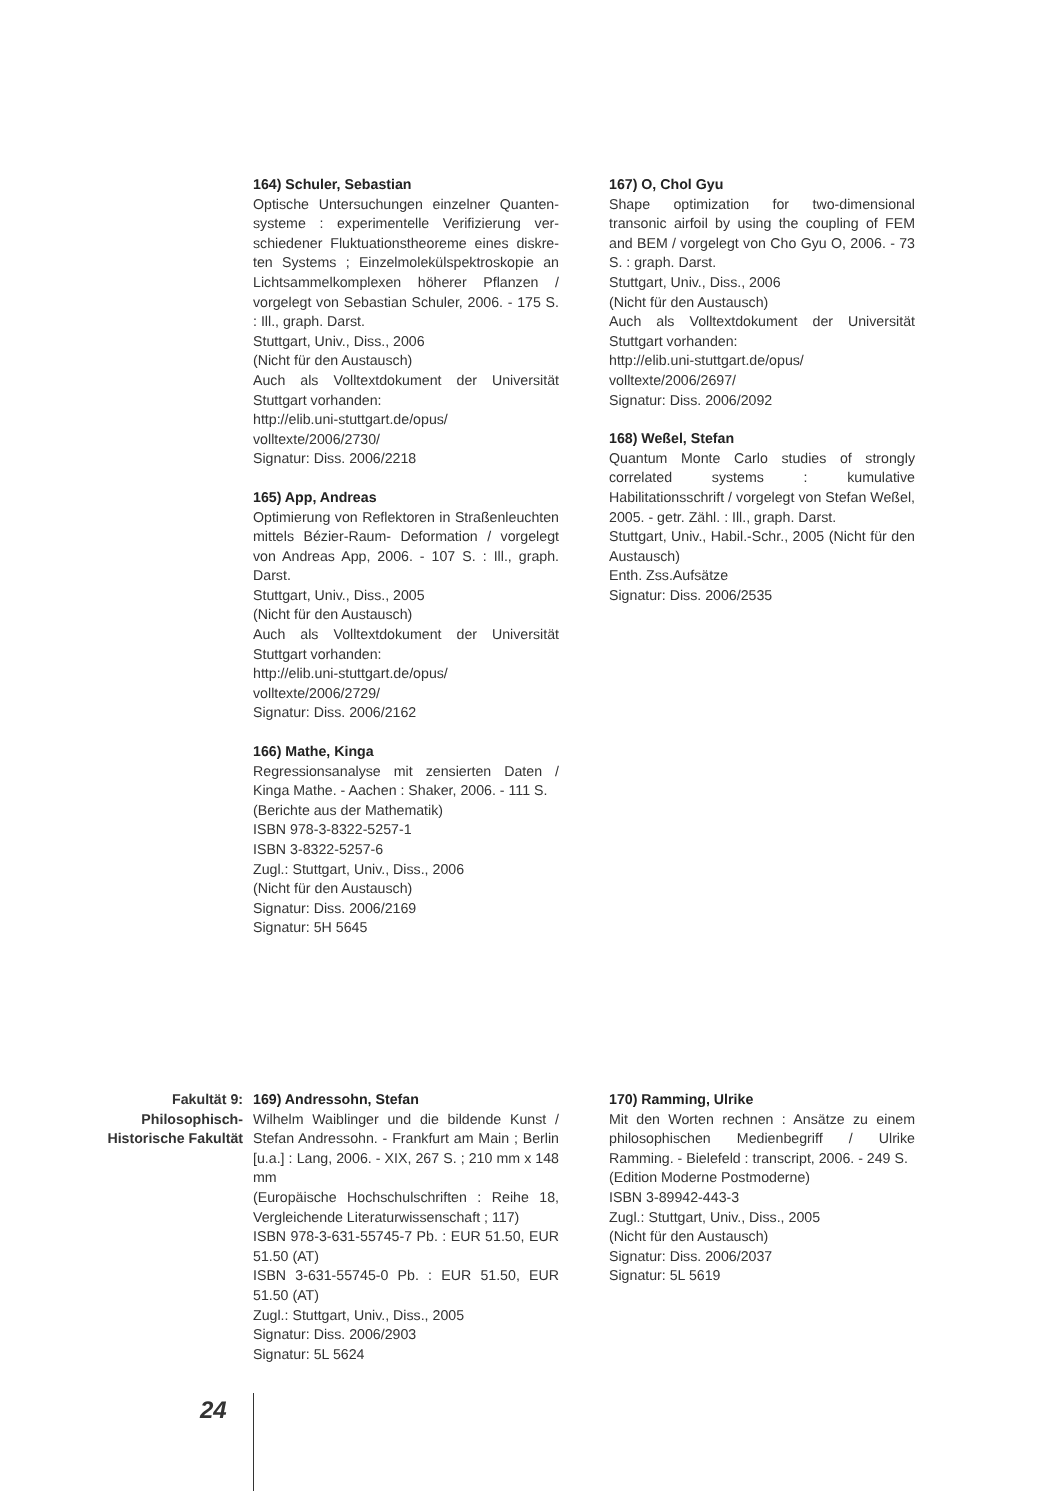164) Schuler, Sebastian
Optische Untersuchungen einzelner Quanten­systeme : experimentelle Verifizierung ver­schiedener Fluktuationstheoreme eines diskre­ten Systems ; Einzelmolekülspektroskopie an Lichtsammelkomplexen höherer Pflanzen / vorgelegt von Sebastian Schuler, 2006. - 175 S. : Ill., graph. Darst.
Stuttgart, Univ., Diss., 2006
(Nicht für den Austausch)
Auch als Volltextdokument der Universität Stuttgart vorhanden:
http://elib.uni-stuttgart.de/opus/
volltexte/2006/2730/
Signatur: Diss. 2006/2218
165) App, Andreas
Optimierung von Reflektoren in Straßenleuchten mittels Bézier-Raum- Deformation / vorgelegt von Andreas App, 2006. - 107 S. : Ill., graph. Darst.
Stuttgart, Univ., Diss., 2005
(Nicht für den Austausch)
Auch als Volltextdokument der Universität Stuttgart vorhanden:
http://elib.uni-stuttgart.de/opus/
volltexte/2006/2729/
Signatur: Diss. 2006/2162
166) Mathe, Kinga
Regressionsanalyse mit zensierten Daten / Kinga Mathe. - Aachen : Shaker, 2006. - 111 S.
(Berichte aus der Mathematik)
ISBN 978-3-8322-5257-1
ISBN 3-8322-5257-6
Zugl.: Stuttgart, Univ., Diss., 2006
(Nicht für den Austausch)
Signatur: Diss. 2006/2169
Signatur: 5H 5645
167) O, Chol Gyu
Shape optimization for two-dimensional transonic airfoil by using the coupling of FEM and BEM / vorgelegt von Cho Gyu O, 2006. - 73 S. : graph. Darst.
Stuttgart, Univ., Diss., 2006
(Nicht für den Austausch)
Auch als Volltextdokument der Universität Stuttgart vorhanden:
http://elib.uni-stuttgart.de/opus/
volltexte/2006/2697/
Signatur: Diss. 2006/2092
168) Weßel, Stefan
Quantum Monte Carlo studies of strongly correlated systems : kumulative Habilitationsschrift / vorgelegt von Stefan Weßel, 2005. - getr. Zähl. : Ill., graph. Darst.
Stuttgart, Univ., Habil.-Schr., 2005 (Nicht für den Austausch)
Enth. Zss.Aufsätze
Signatur: Diss. 2006/2535
Fakultät 9:
Philosophisch-
Historische Fakultät
169) Andressohn, Stefan
Wilhelm Waiblinger und die bildende Kunst / Stefan Andressohn. - Frankfurt am Main ; Berlin [u.a.] : Lang, 2006. - XIX, 267 S. ; 210 mm x 148 mm
(Europäische Hochschulschriften : Reihe 18, Vergleichende Literaturwissenschaft ; 117)
ISBN 978-3-631-55745-7 Pb. : EUR 51.50, EUR 51.50 (AT)
ISBN 3-631-55745-0 Pb. : EUR 51.50, EUR 51.50 (AT)
Zugl.: Stuttgart, Univ., Diss., 2005
Signatur: Diss. 2006/2903
Signatur: 5L 5624
170) Ramming, Ulrike
Mit den Worten rechnen : Ansätze zu einem philosophischen Medienbegriff / Ulrike Ramming. - Bielefeld : transcript, 2006. - 249 S.
(Edition Moderne Postmoderne)
ISBN 3-89942-443-3
Zugl.: Stuttgart, Univ., Diss., 2005
(Nicht für den Austausch)
Signatur: Diss. 2006/2037
Signatur: 5L 5619
24